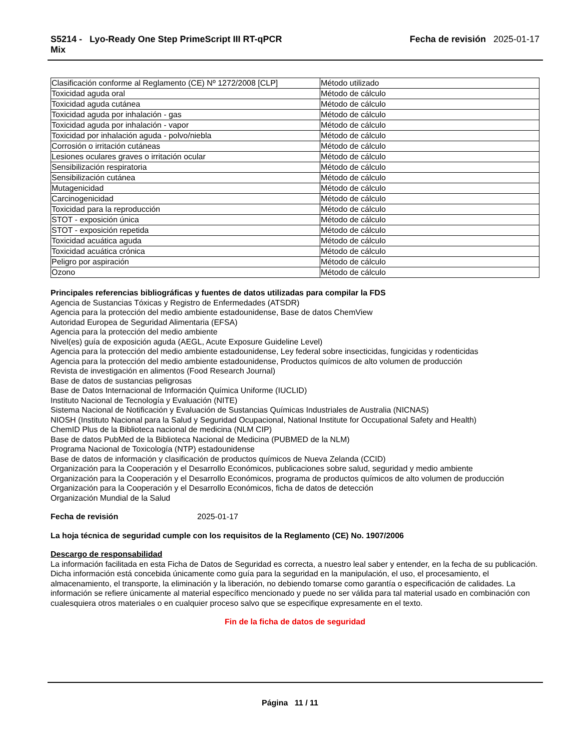S5214 - Lyo-Ready One Step PrimeScript III RT-qPCR
Mix
Fecha de revisión 2025-01-17
| Clasificación conforme al Reglamento (CE) Nº 1272/2008 [CLP] | Método utilizado |
| Toxicidad aguda oral | Método de cálculo |
| Toxicidad aguda cutánea | Método de cálculo |
| Toxicidad aguda por inhalación - gas | Método de cálculo |
| Toxicidad aguda por inhalación - vapor | Método de cálculo |
| Toxicidad por inhalación aguda - polvo/niebla | Método de cálculo |
| Corrosión o irritación cutáneas | Método de cálculo |
| Lesiones oculares graves o irritación ocular | Método de cálculo |
| Sensibilización respiratoria | Método de cálculo |
| Sensibilización cutánea | Método de cálculo |
| Mutagenicidad | Método de cálculo |
| Carcinogenicidad | Método de cálculo |
| Toxicidad para la reproducción | Método de cálculo |
| STOT - exposición única | Método de cálculo |
| STOT - exposición repetida | Método de cálculo |
| Toxicidad acuática aguda | Método de cálculo |
| Toxicidad acuática crónica | Método de cálculo |
| Peligro por aspiración | Método de cálculo |
| Ozono | Método de cálculo |
Principales referencias bibliográficas y fuentes de datos utilizadas para compilar la FDS
Agencia de Sustancias Tóxicas y Registro de Enfermedades (ATSDR)
Agencia para la protección del medio ambiente estadounidense, Base de datos ChemView
Autoridad Europea de Seguridad Alimentaria (EFSA)
Agencia para la protección del medio ambiente
Nivel(es) guía de exposición aguda (AEGL, Acute Exposure Guideline Level)
Agencia para la protección del medio ambiente estadounidense, Ley federal sobre insecticidas, fungicidas y rodenticidas
Agencia para la protección del medio ambiente estadounidense, Productos químicos de alto volumen de producción
Revista de investigación en alimentos (Food Research Journal)
Base de datos de sustancias peligrosas
Base de Datos Internacional de Información Química Uniforme (IUCLID)
Instituto Nacional de Tecnología y Evaluación (NITE)
Sistema Nacional de Notificación y Evaluación de Sustancias Químicas Industriales de Australia (NICNAS)
NIOSH (Instituto Nacional para la Salud y Seguridad Ocupacional, National Institute for Occupational Safety and Health)
ChemID Plus de la Biblioteca nacional de medicina (NLM CIP)
Base de datos PubMed de la Biblioteca Nacional de Medicina (PUBMED de la NLM)
Programa Nacional de Toxicología (NTP) estadounidense
Base de datos de información y clasificación de productos químicos de Nueva Zelanda (CCID)
Organización para la Cooperación y el Desarrollo Económicos, publicaciones sobre salud, seguridad y medio ambiente
Organización para la Cooperación y el Desarrollo Económicos, programa de productos químicos de alto volumen de producción
Organización para la Cooperación y el Desarrollo Económicos, ficha de datos de detección
Organización Mundial de la Salud
Fecha de revisión 2025-01-17
La hoja técnica de seguridad cumple con los requisitos de la Reglamento (CE) No. 1907/2006
Descargo de responsabilidad
La información facilitada en esta Ficha de Datos de Seguridad es correcta, a nuestro leal saber y entender, en la fecha de su publicación. Dicha información está concebida únicamente como guía para la seguridad en la manipulación, el uso, el procesamiento, el almacenamiento, el transporte, la eliminación y la liberación, no debiendo tomarse como garantía o especificación de calidades. La información se refiere únicamente al material específico mencionado y puede no ser válida para tal material usado en combinación con cualesquiera otros materiales o en cualquier proceso salvo que se especifique expresamente en el texto.
Fin de la ficha de datos de seguridad
Página 11 / 11